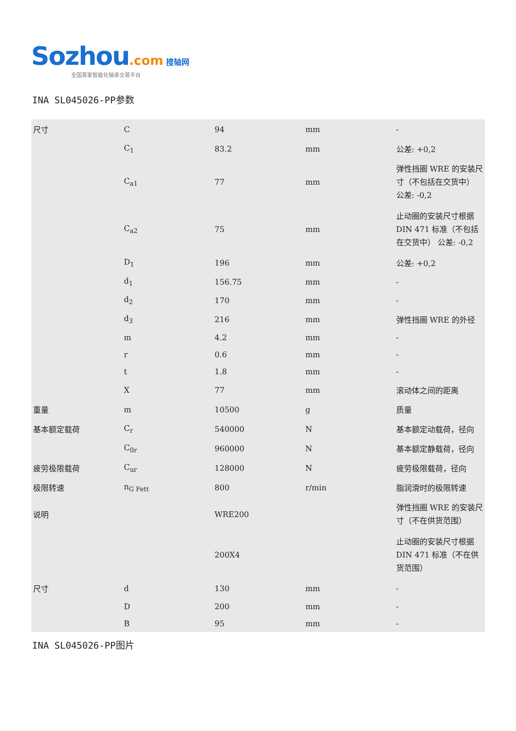Sozhou.com 搜轴网
全国首家智能化轴承交易平台
INA SL045026-PP参数
| 尺寸 | C | 94 | mm | - |
| | C<sub>1</sub> | 83.2 | mm | 公差: +0,2 |
| | C<sub>a1</sub> | 77 | mm | 弹性挡圈 WRE 的安装尺寸（不包括在交货中） 公差: -0,2 |
| | C<sub>a2</sub> | 75 | mm | 止动圈的安装尺寸根据 DIN 471 标准（不包括在交货中） 公差: -0,2 |
| | D<sub>1</sub> | 196 | mm | 公差: +0,2 |
| | d<sub>1</sub> | 156.75 | mm | - |
| | d<sub>2</sub> | 170 | mm | - |
| | d<sub>3</sub> | 216 | mm | 弹性挡圈 WRE 的外径 |
| | m | 4.2 | mm | - |
| | r | 0.6 | mm | - |
| | t | 1.8 | mm | - |
| | X | 77 | mm | 滚动体之间的距离 |
| 重量 | m | 10500 | g | 质量 |
| 基本额定载荷 | C<sub>r</sub> | 540000 | N | 基本额定动载荷，径向 |
| | C<sub>0r</sub> | 960000 | N | 基本额定静载荷，径向 |
| 疲劳极限载荷 | C<sub>ur</sub> | 128000 | N | 疲劳极限载荷，径向 |
| 极限转速 | n<sub>G Fett</sub> | 800 | r/min | 脂润滑时的极限转速 |
| 说明 | | WRE200 | | 弹性挡圈 WRE 的安装尺寸（不在供货范围） |
| | | 200X4 | | 止动圈的安装尺寸根据 DIN 471 标准（不在供货范围） |
| 尺寸 | d | 130 | mm | - |
| | D | 200 | mm | - |
| | B | 95 | mm | - |
INA SL045026-PP图片